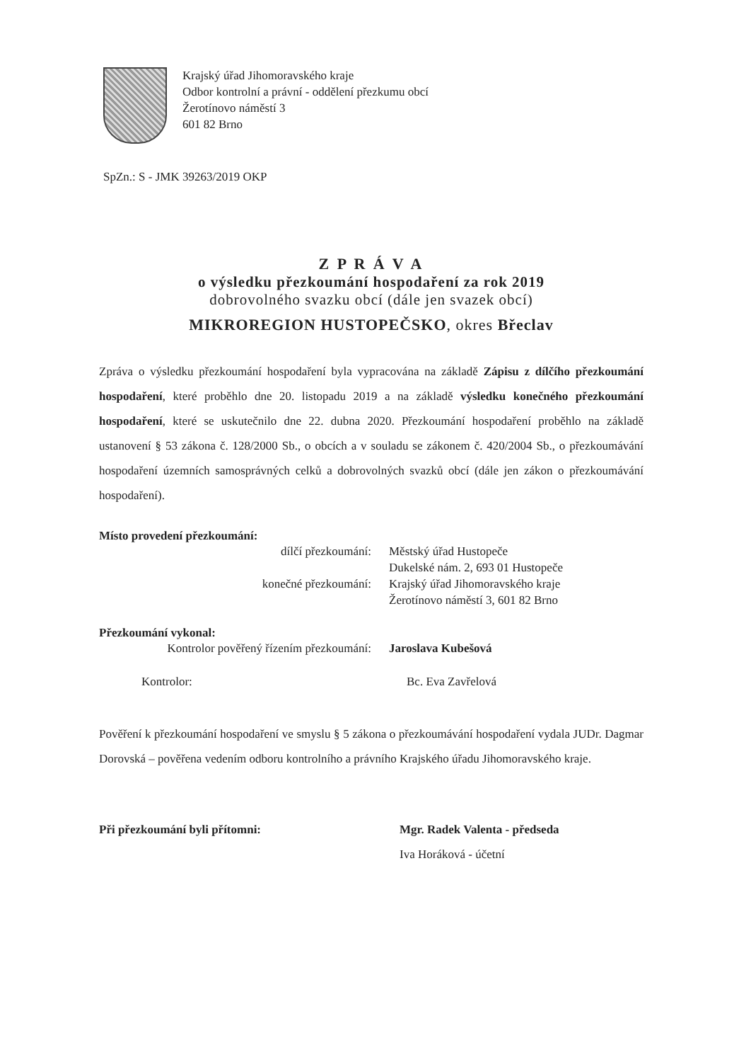Krajský úřad Jihomoravského kraje
Odbor kontrolní a právní - oddělení přezkumu obcí
Žerotínovo náměstí 3
601 82 Brno
SpZn.: S - JMK 39263/2019 OKP
Z P R Á V A
o výsledku přezkoumání hospodaření za rok 2019
dobrovolného svazku obcí (dále jen svazek obcí)
MIKROREGION HUSTOPEČSKO, okres Břeclav
Zpráva o výsledku přezkoumání hospodaření byla vypracována na základě Zápisu z dílčího přezkoumání hospodaření, které proběhlo dne 20. listopadu 2019 a na základě výsledku konečného přezkoumání hospodaření, které se uskutečnilo dne 22. dubna 2020. Přezkoumání hospodaření proběhlo na základě ustanovení § 53 zákona č. 128/2000 Sb., o obcích a v souladu se zákonem č. 420/2004 Sb., o přezkoumávání hospodaření územních samosprávných celků a dobrovolných svazků obcí (dále jen zákon o přezkoumávání hospodaření).
Místo provedení přezkoumání:
dílčí přezkoumání: Městský úřad Hustopeče
Dukelské nám. 2, 693 01 Hustopeče
konečné přezkoumání: Krajský úřad Jihomoravského kraje
Žerotínovo náměstí 3, 601 82 Brno
Přezkoumání vykonal:
Kontrolor pověřený řízením přezkoumání:
Jaroslava Kubešová
Kontrolor: Bc. Eva Zavřelová
Pověření k přezkoumání hospodaření ve smyslu § 5 zákona o přezkoumávání hospodaření vydala JUDr. Dagmar Dorovská – pověřena vedením odboru kontrolního a právního Krajského úřadu Jihomoravského kraje.
Při přezkoumání byli přítomni: Mgr. Radek Valenta - předseda
Iva Horáková - účetní